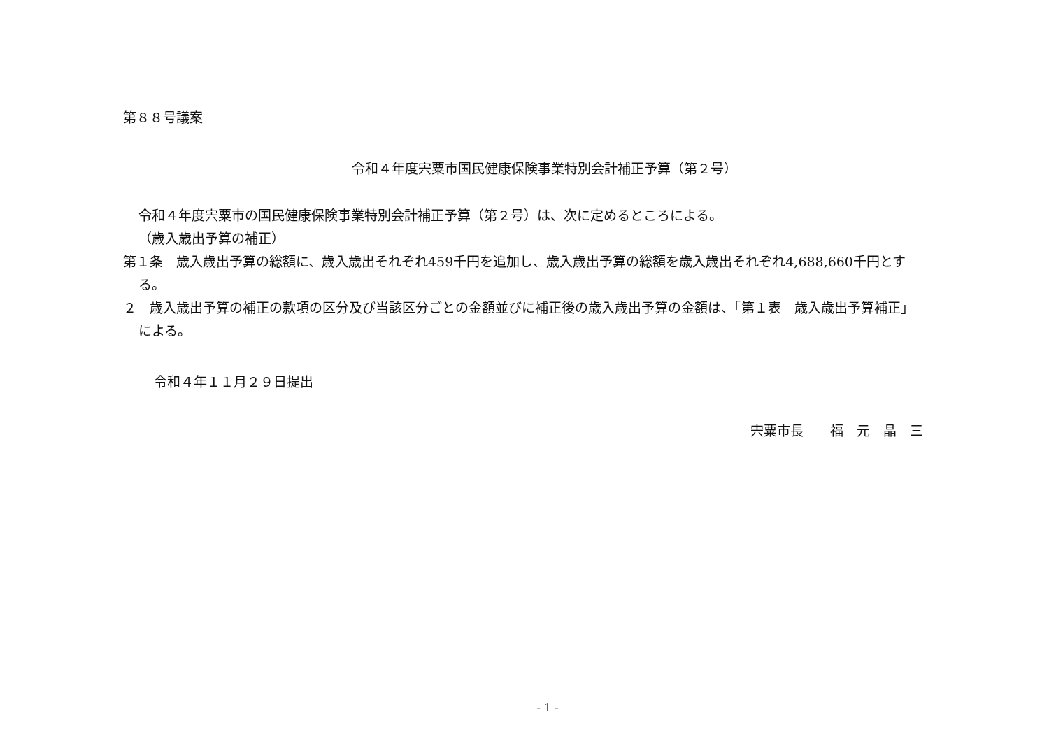第８８号議案
令和４年度宍粟市国民健康保険事業特別会計補正予算（第２号）
令和４年度宍粟市の国民健康保険事業特別会計補正予算（第２号）は、次に定めるところによる。
（歳入歳出予算の補正）
第１条　歳入歳出予算の総額に、歳入歳出それぞれ459千円を追加し、歳入歳出予算の総額を歳入歳出それぞれ4,688,660千円とする。
２　歳入歳出予算の補正の款項の区分及び当該区分ごとの金額並びに補正後の歳入歳出予算の金額は、「第１表　歳入歳出予算補正」による。
令和４年１１月２９日提出
宍粟市長　　福　元　晶　三
- 1 -